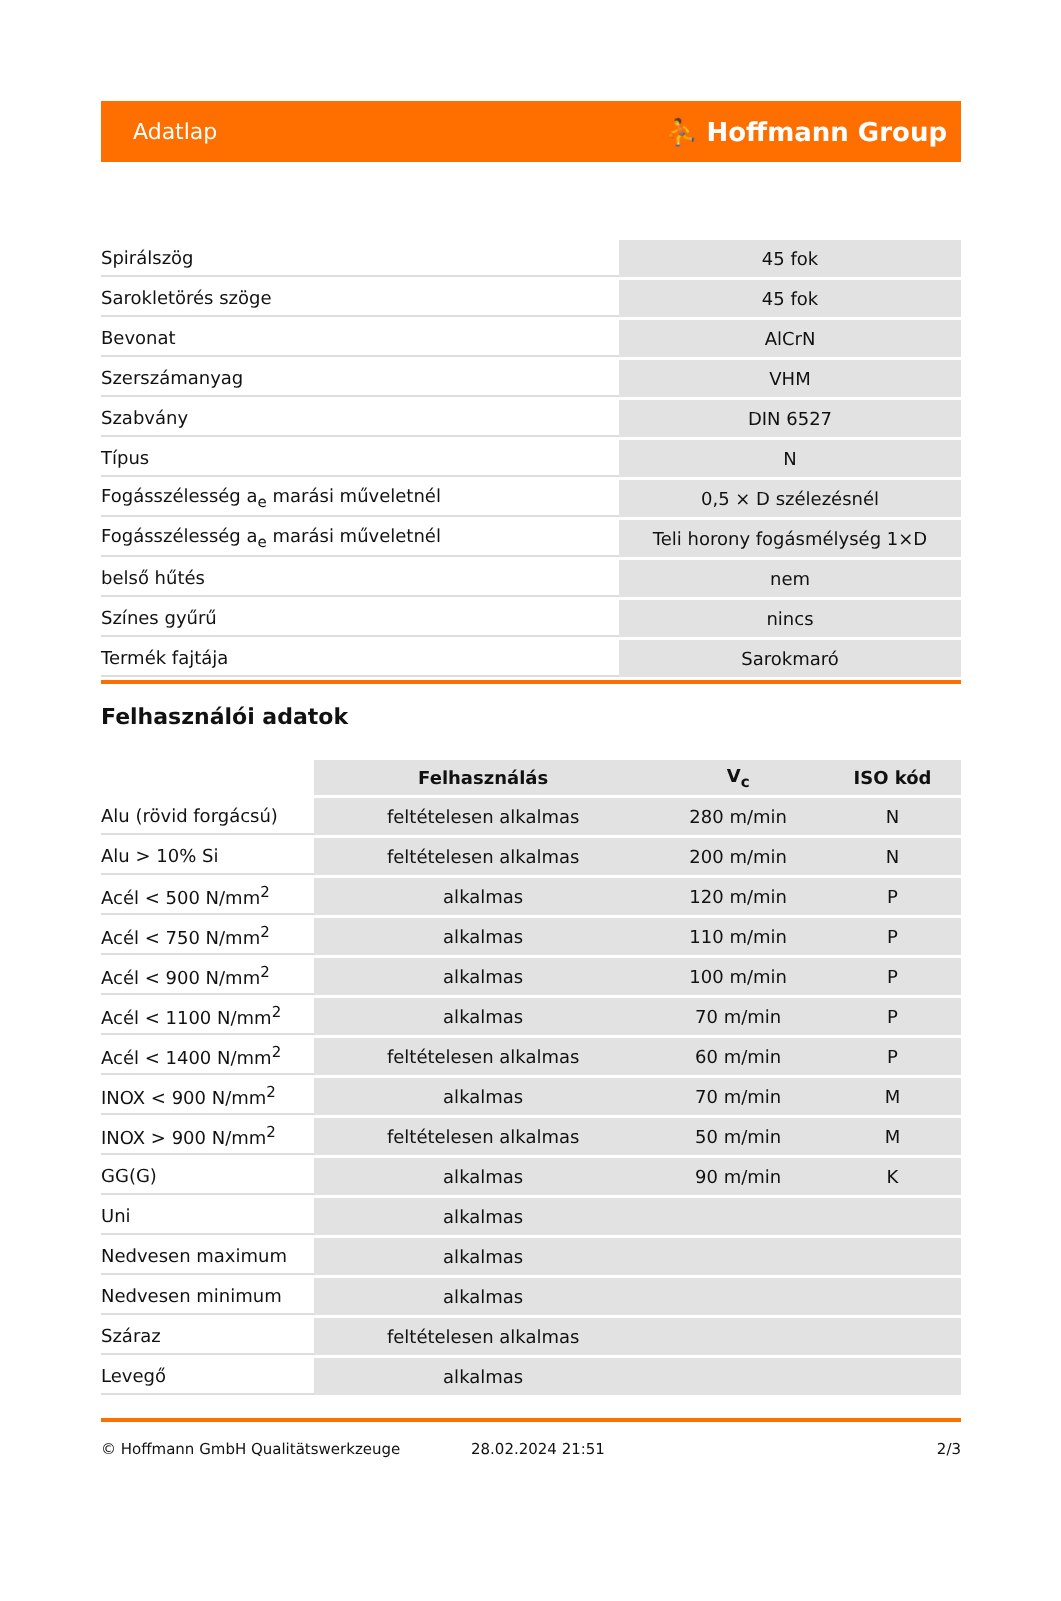Adatlap ⛹ Hoffmann Group
| Spirálszög | 45 fok |
| Sarokletörés szöge | 45 fok |
| Bevonat | AlCrN |
| Szerszámanyag | VHM |
| Szabvány | DIN 6527 |
| Típus | N |
| Fogásszélesség a<sub>e</sub> marási műveletnél | 0,5 × D szélezésnél |
| Fogásszélesség a<sub>e</sub> marási műveletnél | Teli horony fogásmélység 1×D |
| belső hűtés | nem |
| Színes gyűrű | nincs |
| Termék fajtája | Sarokmaró |
Felhasználói adatok
| | Felhasználás | V<sub>c</sub> | ISO kód |
| --- | --- | --- | --- |
| Alu (rövid forgácsú) | feltételesen alkalmas | 280 m/min | N |
| Alu > 10% Si | feltételesen alkalmas | 200 m/min | N |
| Acél < 500 N/mm<sup>2</sup> | alkalmas | 120 m/min | P |
| Acél < 750 N/mm<sup>2</sup> | alkalmas | 110 m/min | P |
| Acél < 900 N/mm<sup>2</sup> | alkalmas | 100 m/min | P |
| Acél < 1100 N/mm<sup>2</sup> | alkalmas | 70 m/min | P |
| Acél < 1400 N/mm<sup>2</sup> | feltételesen alkalmas | 60 m/min | P |
| INOX < 900 N/mm<sup>2</sup> | alkalmas | 70 m/min | M |
| INOX > 900 N/mm<sup>2</sup> | feltételesen alkalmas | 50 m/min | M |
| GG(G) | alkalmas | 90 m/min | K |
| Uni | alkalmas | | |
| Nedvesen maximum | alkalmas | | |
| Nedvesen minimum | alkalmas | | |
| Száraz | feltételesen alkalmas | | |
| Levegő | alkalmas | | |
© Hoffmann GmbH Qualitätswerkzeuge 28.02.2024 21:51 2/3